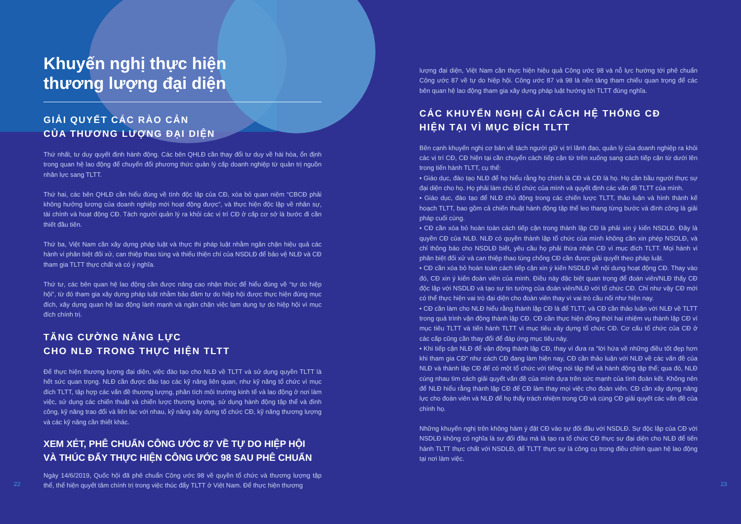Khuyến nghị thực hiện
thương lượng đại diện
GIẢI QUYẾT CÁC RÀO CẢN
CỦA THƯƠNG LƯỢNG ĐẠI DIỆN
Thứ nhất, tư duy quyết định hành động. Các bên QHLĐ cần thay đổi tư duy về hài hòa, ổn định trong quan hệ lao động để chuyển đổi phương thức quản lý cấp doanh nghiệp từ quản trị nguồn nhân lực sang TLTT.
Thứ hai, các bên QHLĐ cần hiểu đúng về tính độc lập của CĐ, xóa bỏ quan niệm “CBCĐ phải không hưởng lương của doanh nghiệp mới hoạt động được”, và thực hiện độc lập về nhân sự, tài chính và hoạt động CĐ. Tách người quản lý ra khỏi các vị trí CĐ ở cấp cơ sở là bước đi cần thiết đầu tiên.
Thứ ba, Việt Nam cần xây dựng pháp luật và thực thi pháp luật nhằm ngăn chặn hiệu quả các hành vi phân biệt đối xử, can thiệp thao túng và thiếu thiện chí của NSDLĐ để bảo vệ NLĐ và CĐ tham gia TLTT thực chất và có ý nghĩa.
Thứ tư, các bên quan hệ lao động cần được nâng cao nhận thức để hiểu đúng về “tự do hiệp hội”, từ đó tham gia xây dựng pháp luật nhằm bảo đảm tự do hiệp hội được thực hiện đúng mục đích, xây dựng quan hệ lao động lành mạnh và ngăn chặn việc lạm dụng tự do hiệp hội vì mục đích chính trị.
TĂNG CƯỜNG NĂNG LỰC
CHO NLĐ TRONG THỰC HIỆN TLTT
Để thực hiện thương lượng đại diện, việc đào tạo cho NLĐ về TLTT và sử dụng quyền TLTT là hết sức quan trọng. NLĐ cần được đào tạo các kỹ năng liên quan, như kỹ năng tổ chức vì mục đích TLTT, tập hợp các vấn đề thương lượng, phân tích môi trường kinh tế và lao động ở nơi làm việc, sử dụng các chiến thuật và chiến lược thương lượng, sử dụng hành động tập thể và đình công, kỹ năng trao đổi và liên lạc với nhau, kỹ năng xây dựng tổ chức CĐ, kỹ năng thương lượng và các kỹ năng cần thiết khác.
XEM XÉT, PHÊ CHUẨN CÔNG ƯỚC 87 VỀ TỰ DO HIỆP HỘI
VÀ THÚC ĐẨY THỰC HIỆN CÔNG ƯỚC 98 SAU PHÊ CHUẨN
Ngày 14/6/2019, Quốc hội đã phê chuẩn Công ước 98 về quyền tổ chức và thương lượng tập thể, thể hiện quyết tâm chính trị trong việc thúc đẩy TLTT ở Việt Nam. Để thực hiện thương
lượng đại diện, Việt Nam cần thực hiện hiệu quả Công ước 98 và nỗ lực hướng tới phê chuẩn Công ước 87 về tự do hiệp hội. Công ước 87 và 98 là nền tảng tham chiếu quan trọng để các bên quan hệ lao động tham gia xây dựng pháp luật hướng tới TLTT đúng nghĩa.
CÁC KHUYẾN NGHỊ CẢI CÁCH HỆ THỐNG CĐ
HIỆN TẠI VÌ MỤC ĐÍCH TLTT
Bên cạnh khuyến nghị cơ bản về tách người giữ vị trí lãnh đạo, quản lý của doanh nghiệp ra khỏi các vị trí CĐ, CĐ hiện tại cần chuyển cách tiếp cận từ trên xuống sang cách tiếp cận từ dưới lên trong tiến hành TLTT, cụ thể:
• Giáo dục, đào tạo NLĐ để họ hiểu rằng họ chính là CĐ và CĐ là họ. Họ cần bầu người thực sự đại diện cho họ. Họ phải làm chủ tổ chức của mình và quyết định các vấn đề TLTT của mình.
• Giáo dục, đào tạo để NLĐ chủ động trong các chiến lược TLTT, thảo luận và hình thành kế hoạch TLTT, bao gồm cả chiến thuật hành động tập thể leo thang từng bước và đình công là giải pháp cuối cùng.
• CĐ cần xóa bỏ hoàn toàn cách tiếp cận trong thành lập CĐ là phải xin ý kiến NSDLĐ. Đây là quyền CĐ của NLĐ. NLĐ có quyền thành lập tổ chức của mình không cần xin phép NSDLĐ, và chỉ thông báo cho NSDLĐ biết, yêu cầu họ phải thừa nhận CĐ vì mục đích TLTT. Mọi hành vi phân biệt đối xử và can thiệp thao túng chống CĐ cần được giải quyết theo pháp luật.
• CĐ cần xóa bỏ hoàn toàn cách tiếp cận xin ý kiến NSDLĐ về nội dung hoạt động CĐ. Thay vào đó, CĐ xin ý kiến đoàn viên của mình. Điều này đặc biệt quan trọng để đoàn viên/NLĐ thấy CĐ độc lập với NSDLĐ và tạo sự tin tưởng của đoàn viên/NLĐ với tổ chức CĐ. Chỉ như vậy CĐ mới có thể thực hiện vai trò đại diện cho đoàn viên thay vì vai trò cầu nối như hiện nay.
• CĐ cần làm cho NLĐ hiểu rằng thành lập CĐ là để TLTT, và CĐ cần thảo luận với NLĐ về TLTT trong quá trình vận động thành lập CĐ. CĐ cần thực hiện đồng thời hai nhiệm vụ thành lập CĐ vì mục tiêu TLTT và tiến hành TLTT vì mục tiêu xây dựng tổ chức CĐ. Cơ cấu tổ chức của CĐ ở các cấp cũng cần thay đổi để đáp ứng mục tiêu này.
• Khi tiếp cận NLĐ để vận động thành lập CĐ, thay vì đưa ra “lời hứa về những điều tốt đẹp hơn khi tham gia CĐ” như cách CĐ đang làm hiện nay, CĐ cần thảo luận với NLĐ về các vấn đề của NLĐ và thành lập CĐ để có một tổ chức với tiếng nói tập thể và hành động tập thể; qua đó, NLĐ cùng nhau tìm cách giải quyết vấn đề của mình dựa trên sức mạnh của tình đoàn kết. Không nên để NLĐ hiểu rằng thành lập CĐ để CĐ làm thay mọi việc cho đoàn viên. CĐ cần xây dựng năng lực cho đoàn viên và NLĐ để họ thấy trách nhiệm trong CĐ và cùng CĐ giải quyết các vấn đề của chính họ.
Những khuyến nghị trên không hàm ý đặt CĐ vào sự đối đầu với NSDLĐ. Sự độc lập của CĐ với NSDLĐ không có nghĩa là sự đối đầu mà là tạo ra tổ chức CĐ thực sự đại diện cho NLĐ để tiến hành TLTT thực chất với NSDLĐ, để TLTT thực sự là công cụ trong điều chỉnh quan hệ lao động tại nơi làm việc.
22 23